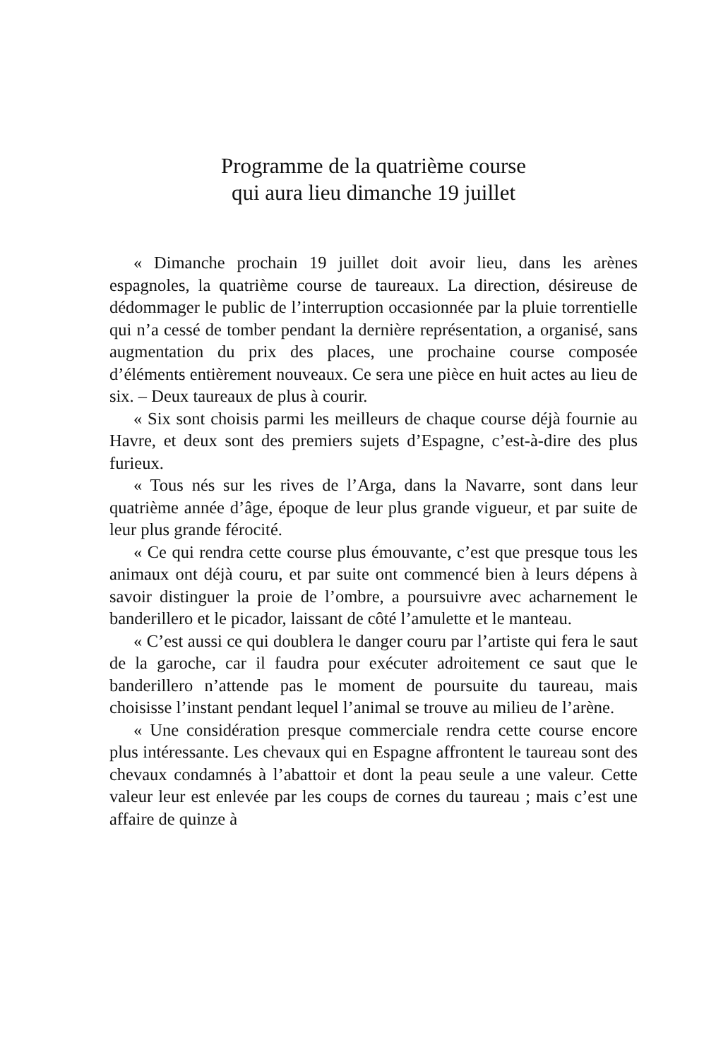Programme de la quatrième course
qui aura lieu dimanche 19 juillet
« Dimanche prochain 19 juillet doit avoir lieu, dans les arènes espagnoles, la quatrième course de taureaux. La direction, désireuse de dédommager le public de l’interruption occasionnée par la pluie torrentielle qui n’a cessé de tomber pendant la dernière représentation, a organisé, sans augmentation du prix des places, une prochaine course composée d’éléments entièrement nouveaux. Ce sera une pièce en huit actes au lieu de six. – Deux taureaux de plus à courir.
« Six sont choisis parmi les meilleurs de chaque course déjà fournie au Havre, et deux sont des premiers sujets d’Espagne, c’est-à-dire des plus furieux.
« Tous nés sur les rives de l’Arga, dans la Navarre, sont dans leur quatrième année d’âge, époque de leur plus grande vigueur, et par suite de leur plus grande férocité.
« Ce qui rendra cette course plus émouvante, c’est que presque tous les animaux ont déjà couru, et par suite ont commencé bien à leurs dépens à savoir distinguer la proie de l’ombre, a poursuivre avec acharnement le banderillero et le picador, laissant de côté l’amulette et le manteau.
« C’est aussi ce qui doublera le danger couru par l’artiste qui fera le saut de la garoche, car il faudra pour exécuter adroitement ce saut que le banderillero n’attende pas le moment de poursuite du taureau, mais choisisse l’instant pendant lequel l’animal se trouve au milieu de l’arène.
« Une considération presque commerciale rendra cette course encore plus intéressante. Les chevaux qui en Espagne affrontent le taureau sont des chevaux condamnés à l’abattoir et dont la peau seule a une valeur. Cette valeur leur est enlevée par les coups de cornes du taureau ; mais c’est une affaire de quinze à